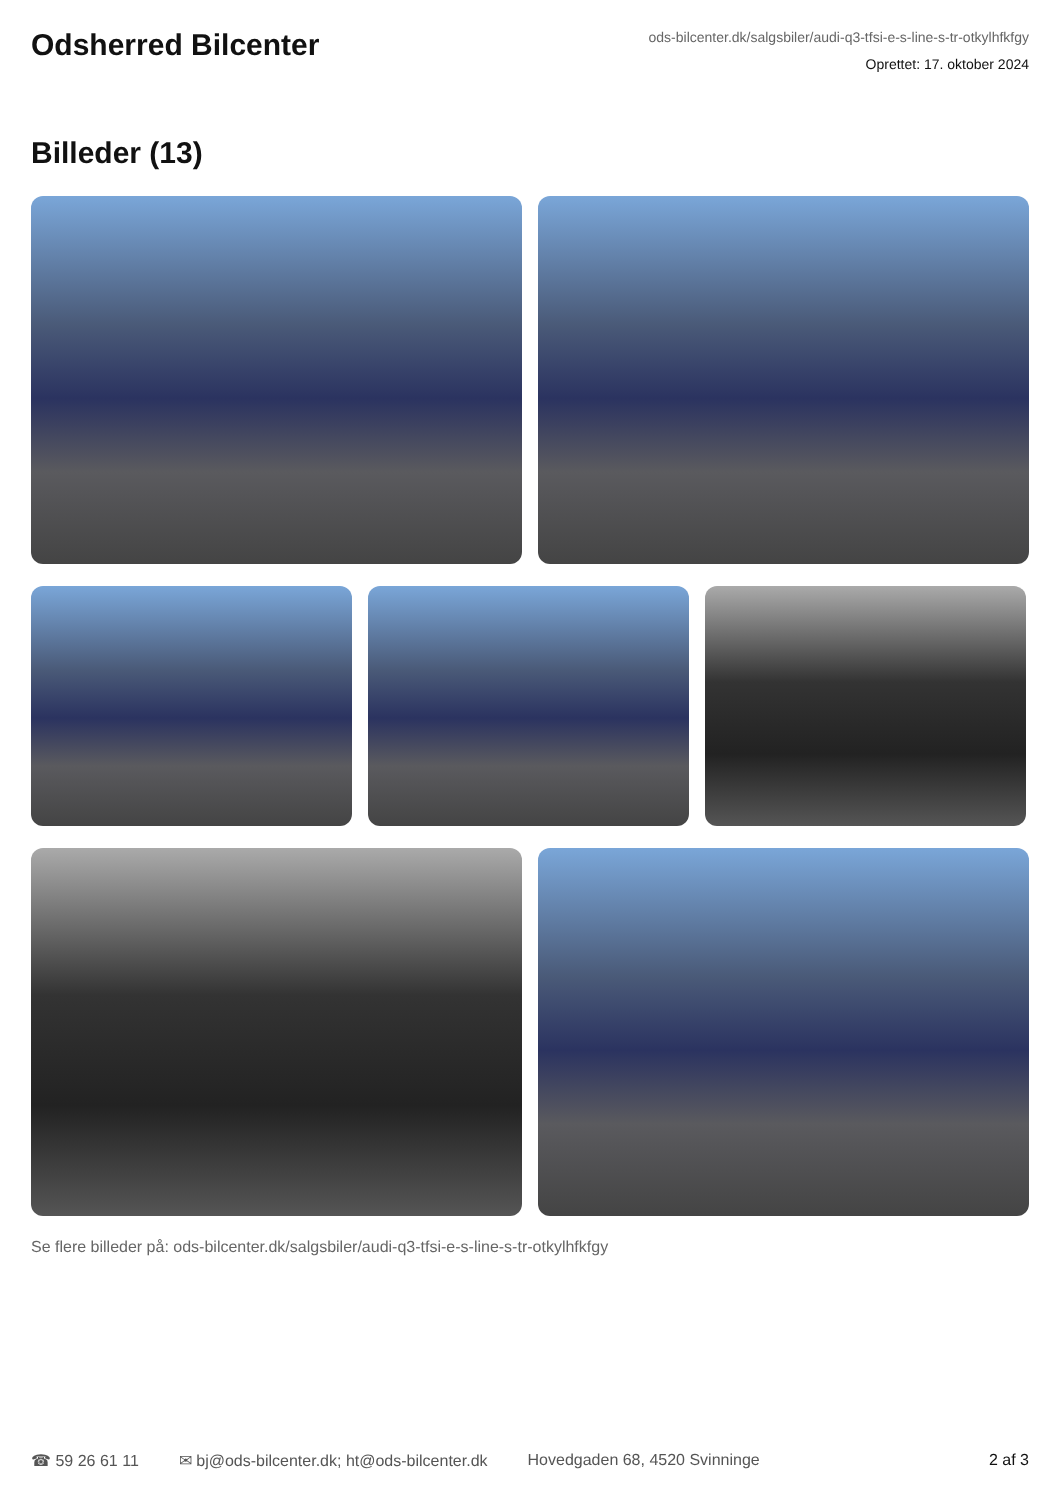Odsherred Bilcenter
ods-bilcenter.dk/salgsbiler/audi-q3-tfsi-e-s-line-s-tr-otkylhfkfgy
Oprettet: 17. oktober 2024
Billeder (13)
Se flere billeder på: ods-bilcenter.dk/salgsbiler/audi-q3-tfsi-e-s-line-s-tr-otkylhfkfgy
☎ 59 26 61 11 ✉ bj@ods-bilcenter.dk; ht@ods-bilcenter.dk Hovedgaden 68, 4520 Svinninge 2 af 3